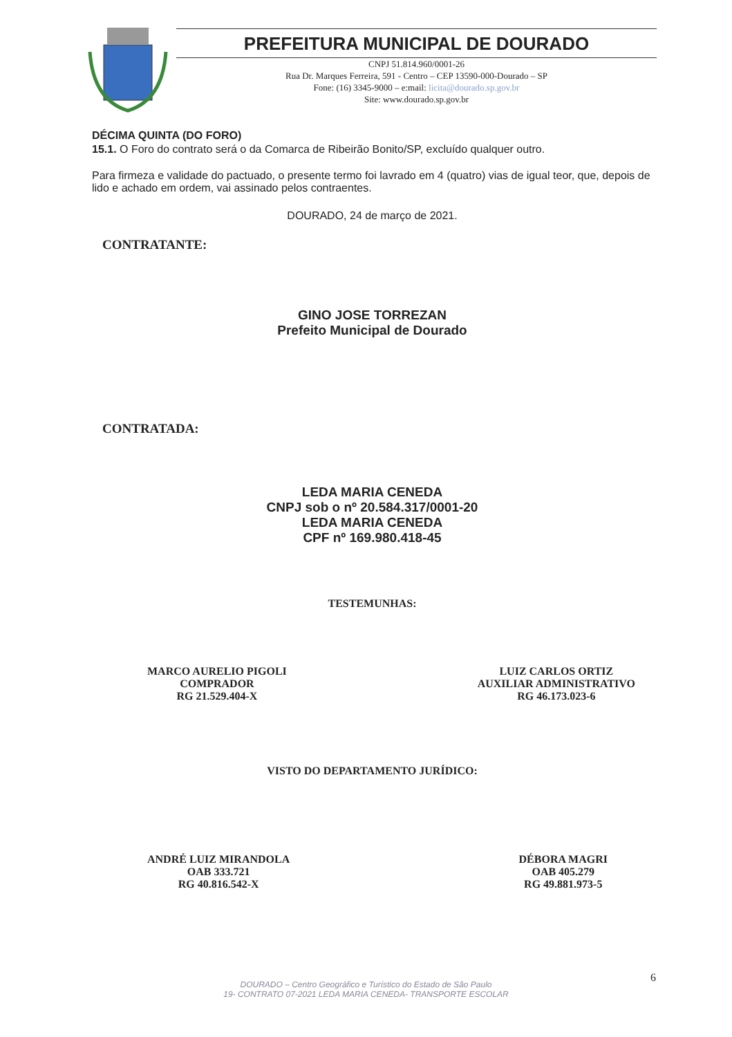PREFEITURA MUNICIPAL DE DOURADO
CNPJ 51.814.960/0001-26
Rua Dr. Marques Ferreira, 591 - Centro – CEP 13590-000-Dourado – SP
Fone: (16) 3345-9000 – e:mail: licita@dourado.sp.gov.br
Site: www.dourado.sp.gov.br
DÉCIMA QUINTA (DO FORO)
15.1. O Foro do contrato será o da Comarca de Ribeirão Bonito/SP, excluído qualquer outro.
Para firmeza e validade do pactuado, o presente termo foi lavrado em 4 (quatro) vias de igual teor, que, depois de lido e achado em ordem, vai assinado pelos contraentes.
DOURADO, 24 de março de 2021.
CONTRATANTE:
GINO JOSE TORREZAN
Prefeito Municipal de Dourado
CONTRATADA:
LEDA MARIA CENEDA
CNPJ sob o nº 20.584.317/0001-20
LEDA MARIA CENEDA
CPF nº 169.980.418-45
TESTEMUNHAS:
MARCO AURELIO PIGOLI
COMPRADOR
RG 21.529.404-X
LUIZ CARLOS ORTIZ
AUXILIAR ADMINISTRATIVO
RG 46.173.023-6
VISTO DO DEPARTAMENTO JURÍDICO:
ANDRÉ LUIZ MIRANDOLA
OAB 333.721
RG 40.816.542-X
DÉBORA MAGRI
OAB 405.279
RG 49.881.973-5
6
DOURADO – Centro Geográfico e Turístico do Estado de São Paulo
19- CONTRATO 07-2021 LEDA MARIA CENEDA- TRANSPORTE ESCOLAR